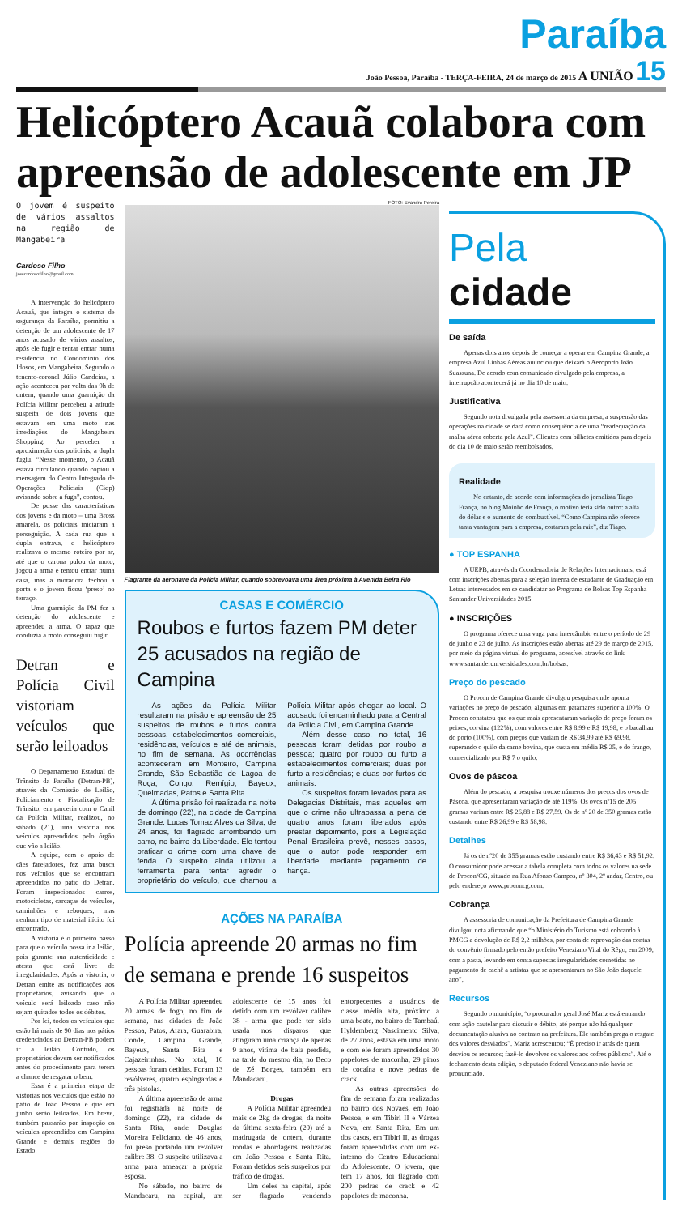Paraíba
João Pessoa, Paraíba - TERÇA-FEIRA, 24 de março de 2015 A UNIÃO 15
Helicóptero Acauã colabora com apreensão de adolescente em JP
O jovem é suspeito de vários assaltos na região de Mangabeira
Cardoso Filho
josecardosofilho@gmail.com
A intervenção do helicóptero Acauã, que integra o sistema de segurança da Paraíba, permitiu a detenção de um adolescente de 17 anos acusado de vários assaltos, após ele fugir e tentar entrar numa residência no Condomínio dos Idosos, em Mangabeira. Segundo o tenente-coronel Júlio Candeias, a ação aconteceu por volta das 9h de ontem, quando uma guarnição da Polícia Militar percebeu a atitude suspeita de dois jovens que estavam em uma moto nas imediações do Mangabeira Shopping. Ao perceber a aproximação dos policiais, a dupla fugiu. “Nesse momento, o Acauã estava circulando quando copiou a mensagem do Centro Integrado de Operações Policiais (Ciop) avisando sobre a fuga”, contou.
De posse das características dos jovens e da moto – uma Bross amarela, os policiais iniciaram a perseguição. A cada rua que a dupla entrava, o helicóptero realizava o mesmo roteiro por ar, até que o carona pulou da moto, jogou a arma e tentou entrar numa casa, mas a moradora fechou a porta e o jovem ficou ‘preso’ no terraço.
Uma guarnição da PM fez a detenção do adolescente e apreendeu a arma. O rapaz que conduzia a moto conseguiu fugir.
Detran e Polícia Civil vistoriam veículos que serão leiloados
O Departamento Estadual de Trânsito da Paraíba (Detran-PB), através da Comissão de Leilão, Policiamento e Fiscalização de Trânsito, em parceria com o Canil da Polícia Militar, realizou, no sábado (21), uma vistoria nos veículos apreendidos pelo órgão que vão a leilão.
A equipe, com o apoio de cães farejadores, fez uma busca nos veículos que se encontram apreendidos no pátio do Detran. Foram inspecionados carros, motocicletas, carcaças de veículos, caminhões e reboques, mas nenhum tipo de material ilícito foi encontrado.
A vistoria é o primeiro passo para que o veículo possa ir a leilão, pois garante sua autenticidade e atesta que está livre de irregularidades. Após a vistoria, o Detran emite as notificações aos proprietários, avisando que o veículo será leiloado caso não sejam quitados todos os débitos.
Por lei, todos os veículos que estão há mais de 90 dias nos pátios credenciados ao Detran-PB podem ir a leilão. Contudo, os proprietários devem ser notificados antes do procedimento para terem a chance de resgatar o bem.
Essa é a primeira etapa de vistorias nos veículos que estão no pátio de João Pessoa e que em junho serão leiloados. Em breve, também passarão por inspeção os veículos apreendidos em Campina Grande e demais regiões do Estado.
FOTO: Evandro Pereira
Flagrante da aeronave da Polícia Militar, quando sobrevoava uma área próxima à Avenida Beira Rio
CASAS E COMÉRCIO
Roubos e furtos fazem PM deter 25 acusados na região de Campina
As ações da Polícia Militar resultaram na prisão e apreensão de 25 suspeitos de roubos e furtos contra pessoas, estabelecimentos comerciais, residências, veículos e até de animais, no fim de semana. As ocorrências aconteceram em Monteiro, Campina Grande, São Sebastião de Lagoa de Roça, Congo, Remígio, Bayeux, Queimadas, Patos e Santa Rita.
A última prisão foi realizada na noite de domingo (22), na cidade de Campina Grande. Lucas Tomaz Alves da Silva, de 24 anos, foi flagrado arrombando um carro, no bairro da Liberdade. Ele tentou praticar o crime com uma chave de fenda. O suspeito ainda utilizou a ferramenta para tentar agredir o proprietário do veículo, que chamou a Polícia Militar após chegar ao local. O acusado foi encaminhado para a Central da Polícia Civil, em Campina Grande.
Além desse caso, no total, 16 pessoas foram detidas por roubo a pessoa; quatro por roubo ou furto a estabelecimentos comerciais; duas por furto a residências; e duas por furtos de animais.
Os suspeitos foram levados para as Delegacias Distritais, mas aqueles em que o crime não ultrapassa a pena de quatro anos foram liberados após prestar depoimento, pois a Legislação Penal Brasileira prevê, nesses casos, que o autor pode responder em liberdade, mediante pagamento de fiança.
AÇÕES NA PARAÍBA
Polícia apreende 20 armas no fim de semana e prende 16 suspeitos
A Polícia Militar apreendeu 20 armas de fogo, no fim de semana, nas cidades de João Pessoa, Patos, Arara, Guarabira, Conde, Campina Grande, Bayeux, Santa Rita e Cajazeirinhas. No total, 16 pessoas foram detidas. Foram 13 revólveres, quatro espingardas e três pistolas.
A última apreensão de arma foi registrada na noite de domingo (22), na cidade de Santa Rita, onde Douglas Moreira Feliciano, de 46 anos, foi preso portando um revólver calibre 38. O suspeito utilizava a arma para ameaçar a própria esposa.
No sábado, no bairro de Mandacaru, na capital, um adolescente de 15 anos foi detido com um revólver calibre 38 - arma que pode ter sido usada nos disparos que atingiram uma criança de apenas 9 anos, vítima de bala perdida, na tarde do mesmo dia, no Beco de Zé Borges, também em Mandacaru.
Drogas
A Polícia Militar apreendeu mais de 2kg de drogas, da noite da última sexta-feira (20) até a madrugada de ontem, durante rondas e abordagens realizadas em João Pessoa e Santa Rita. Foram detidos seis suspeitos por tráfico de drogas.
Um deles na capital, após ser flagrado vendendo entorpecentes a usuários de classe média alta, próximo a uma boate, no bairro de Tambaú. Hyldemberg Nascimento Silva, de 27 anos, estava em uma moto e com ele foram apreendidos 30 papelotes de maconha, 29 pinos de cocaína e nove pedras de crack.
As outras apreensões do fim de semana foram realizadas no bairro dos Novaes, em João Pessoa, e em Tibiri II e Várzea Nova, em Santa Rita. Em um dos casos, em Tibiri II, as drogas foram apreendidas com um ex-interno do Centro Educacional do Adolescente. O jovem, que tem 17 anos, foi flagrado com 200 pedras de crack e 42 papelotes de maconha.
Pela cidade
De saída
Apenas dois anos depois de começar a operar em Campina Grande, a empresa Azul Linhas Aéreas anunciou que deixará o Aeroporto João Suassuna. De acordo com comunicado divulgado pela empresa, a interrupção acontecerá já no dia 10 de maio.
Justificativa
Segundo nota divulgada pela assessoria da empresa, a suspensão das operações na cidade se dará como consequência de uma “readequação da malha aérea coberta pela Azul”. Clientes com bilhetes emitidos para depois do dia 10 de maio serão reembolsados.
Realidade
No entanto, de acordo com informações do jornalista Tiago França, no blog Moinho de França, o motivo teria sido outro: a alta do dólar e o aumento do combustível. “Como Campina não oferece tanta vantagem para a empresa, cortaram pela raiz”, diz Tiago.
● TOP ESPANHA
A UEPB, através da Coordenadoria de Relações Internacionais, está com inscrições abertas para a seleção interna de estudante de Graduação em Letras interessados em se candidatar ao Programa de Bolsas Top Espanha Santander Universidades 2015.
● INSCRIÇÕES
O programa oferece uma vaga para intercâmbio entre o período de 29 de junho e 23 de julho. As inscrições estão abertas até 29 de março de 2015, por meio da página virtual do programa, acessível através do link www.santanderuniversidades.com.br/bolsas.
Preço do pescado
O Procon de Campina Grande divulgou pesquisa onde aponta variações no preço do pescado, algumas em patamares superior a 100%. O Procon constatou que os que mais apresentaram variação de preço foram os peixes, corvina (122%), com valores entre R$ 8,99 e R$ 19,98, e o bacalhau do porto (100%), com preços que variam de R$ 34,99 até R$ 69,98, superando o quilo da carne bovina, que custa em média R$ 25, e do frango, comercializado por R$ 7 o quilo.
Ovos de páscoa
Além do pescado, a pesquisa trouxe números dos preços dos ovos de Páscoa, que apresentaram variação de até 119%. Os ovos nº15 de 205 gramas variam entre R$ 26,88 e R$ 27,59. Os de nº 20 de 350 gramas estão custando entre R$ 26,99 e R$ 58,98.
Detalhes
Já os de nº20 de 355 gramas estão custando entre R$ 36,43 e R$ 51,92. O consumidor pode acessar a tabela completa com todos os valores na sede do Procon/CG, situado na Rua Afonso Campos, nº 304, 2º andar, Centro, ou pelo endereço www.proconcg.com.
Cobrança
A assessoria de comunicação da Prefeitura de Campina Grande divulgou nota afirmando que “o Ministério do Turismo está cobrando à PMCG a devolução de R$ 2,2 milhões, por conta de reprovação das contas do convênio firmado pelo então prefeito Veneziano Vital do Rêgo, em 2009, com a pasta, levando em conta supostas irregularidades cometidas no pagamento de cachê a artistas que se apresentaram no São João daquele ano”.
Recursos
Segundo o município, “o procurador geral José Mariz está entrando com ação cautelar para discutir o débito, até porque não há qualquer documentação alusiva ao contrato na prefeitura. Ele também prega o resgate dos valores desviados”. Mariz acrescentou: “É preciso ir atrás de quem desviou os recursos; fazê-lo devolver os valores aos cofres públicos”. Até o fechamento desta edição, o deputado federal Veneziano não havia se pronunciado.